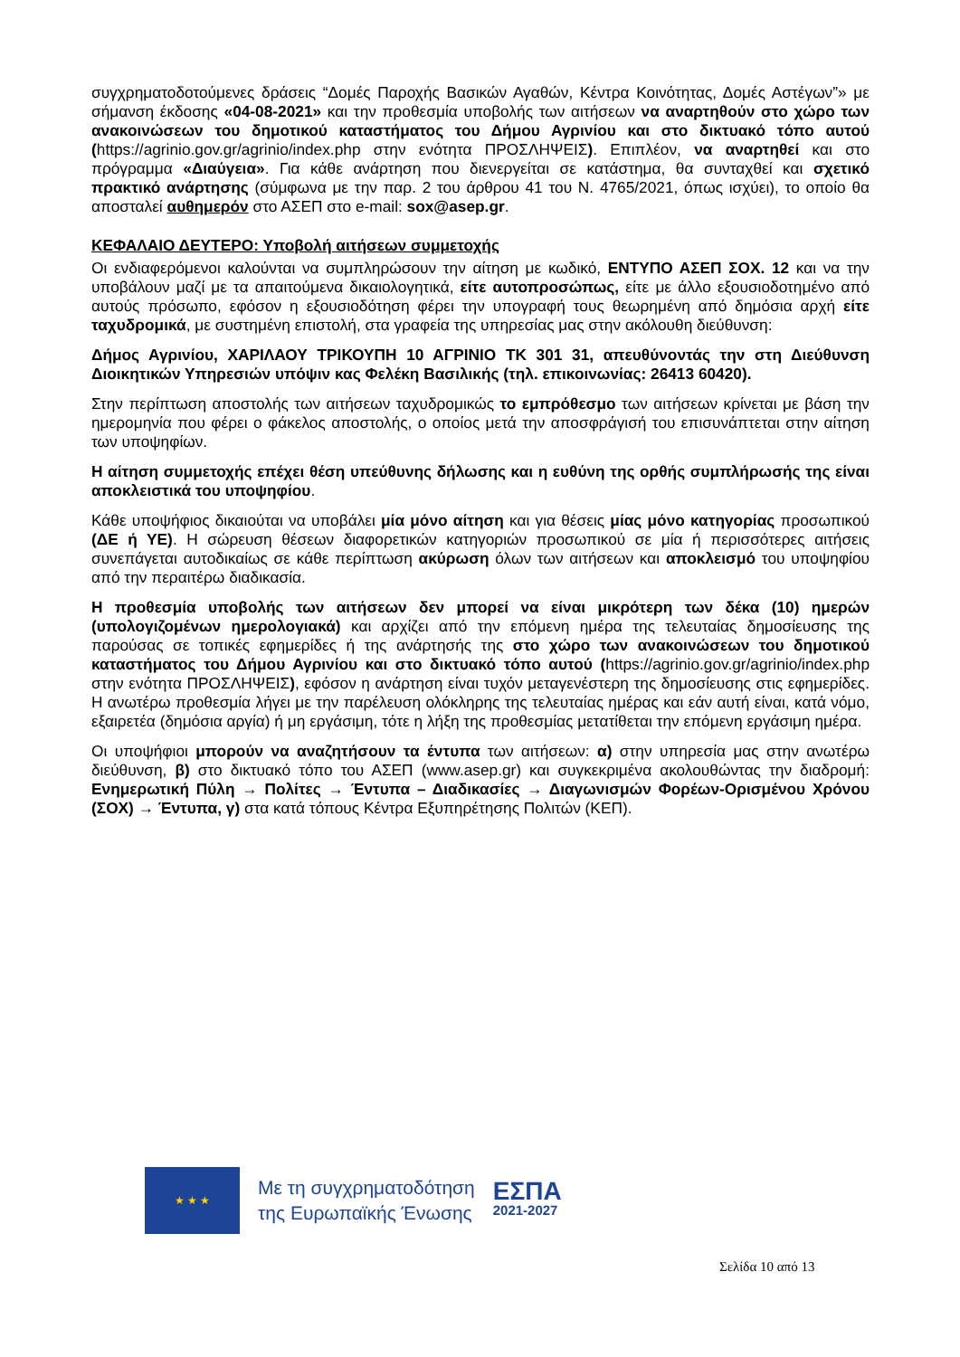συγχρηματοδοτούμενες δράσεις “Δομές Παροχής Βασικών Αγαθών, Κέντρα Κοινότητας, Δομές Αστέγων”» με σήμανση έκδοσης «04-08-2021» και την προθεσμία υποβολής των αιτήσεων να αναρτηθούν στο χώρο των ανακοινώσεων του δημοτικού καταστήματος του Δήμου Αγρινίου και στο δικτυακό τόπο αυτού (https://agrinio.gov.gr/agrinio/index.php στην ενότητα ΠΡΟΣΛΗΨΕΙΣ). Επιπλέον, να αναρτηθεί και στο πρόγραμμα «Διαύγεια». Για κάθε ανάρτηση που διενεργείται σε κατάστημα, θα συνταχθεί και σχετικό πρακτικό ανάρτησης (σύμφωνα με την παρ. 2 του άρθρου 41 του Ν. 4765/2021, όπως ισχύει), το οποίο θα αποσταλεί αυθημερόν στο ΑΣΕΠ στο e-mail: sox@asep.gr.
ΚΕΦΑΛΑΙΟ ΔΕΥΤΕΡΟ: Υποβολή αιτήσεων συμμετοχής
Οι ενδιαφερόμενοι καλούνται να συμπληρώσουν την αίτηση με κωδικό, ΕΝΤΥΠΟ ΑΣΕΠ ΣΟΧ. 12 και να την υποβάλουν μαζί με τα απαιτούμενα δικαιολογητικά, είτε αυτοπροσώπως, είτε με άλλο εξουσιοδοτημένο από αυτούς πρόσωπο, εφόσον η εξουσιοδότηση φέρει την υπογραφή τους θεωρημένη από δημόσια αρχή είτε ταχυδρομικά, με συστημένη επιστολή, στα γραφεία της υπηρεσίας μας στην ακόλουθη διεύθυνση:
Δήμος Αγρινίου, ΧΑΡΙΛΑΟΥ ΤΡΙΚΟΥΠΗ 10 ΑΓΡΙΝΙΟ ΤΚ 301 31, απευθύνοντάς την στη Διεύθυνση Διοικητικών Υπηρεσιών υπόψιν κας Φελέκη Βασιλικής (τηλ. επικοινωνίας: 26413 60420).
Στην περίπτωση αποστολής των αιτήσεων ταχυδρομικώς το εμπρόθεσμο των αιτήσεων κρίνεται με βάση την ημερομηνία που φέρει ο φάκελος αποστολής, ο οποίος μετά την αποσφράγισή του επισυνάπτεται στην αίτηση των υποψηφίων.
Η αίτηση συμμετοχής επέχει θέση υπεύθυνης δήλωσης και η ευθύνη της ορθής συμπλήρωσής της είναι αποκλειστικά του υποψηφίου.
Κάθε υποψήφιος δικαιούται να υποβάλει μία μόνο αίτηση και για θέσεις μίας μόνο κατηγορίας προσωπικού (ΔΕ ή ΥΕ). Η σώρευση θέσεων διαφορετικών κατηγοριών προσωπικού σε μία ή περισσότερες αιτήσεις συνεπάγεται αυτοδικαίως σε κάθε περίπτωση ακύρωση όλων των αιτήσεων και αποκλεισμό του υποψηφίου από την περαιτέρω διαδικασία.
Η προθεσμία υποβολής των αιτήσεων δεν μπορεί να είναι μικρότερη των δέκα (10) ημερών (υπολογιζομένων ημερολογιακά) και αρχίζει από την επόμενη ημέρα της τελευταίας δημοσίευσης της παρούσας σε τοπικές εφημερίδες ή της ανάρτησής της στο χώρο των ανακοινώσεων του δημοτικού καταστήματος του Δήμου Αγρινίου και στο δικτυακό τόπο αυτού (https://agrinio.gov.gr/agrinio/index.php στην ενότητα ΠΡΟΣΛΗΨΕΙΣ), εφόσον η ανάρτηση είναι τυχόν μεταγενέστερη της δημοσίευσης στις εφημερίδες. Η ανωτέρω προθεσμία λήγει με την παρέλευση ολόκληρης της τελευταίας ημέρας και εάν αυτή είναι, κατά νόμο, εξαιρετέα (δημόσια αργία) ή μη εργάσιμη, τότε η λήξη της προθεσμίας μετατίθεται την επόμενη εργάσιμη ημέρα.
Οι υποψήφιοι μπορούν να αναζητήσουν τα έντυπα των αιτήσεων: α) στην υπηρεσία μας στην ανωτέρω διεύθυνση, β) στο δικτυακό τόπο του ΑΣΕΠ (www.asep.gr) και συγκεκριμένα ακολουθώντας την διαδρομή: Ενημερωτική Πύλη → Πολίτες → Έντυπα – Διαδικασίες → Διαγωνισμών Φορέων-Ορισμένου Χρόνου (ΣΟΧ) → Έντυπα, γ) στα κατά τόπους Κέντρα Εξυπηρέτησης Πολιτών (ΚΕΠ).
★ ★ ★
Με τη συγχρηματοδότηση
της Ευρωπαϊκής Ένωσης
ΕΣΠΑ
2021-2027
Σελίδα 10 από 13